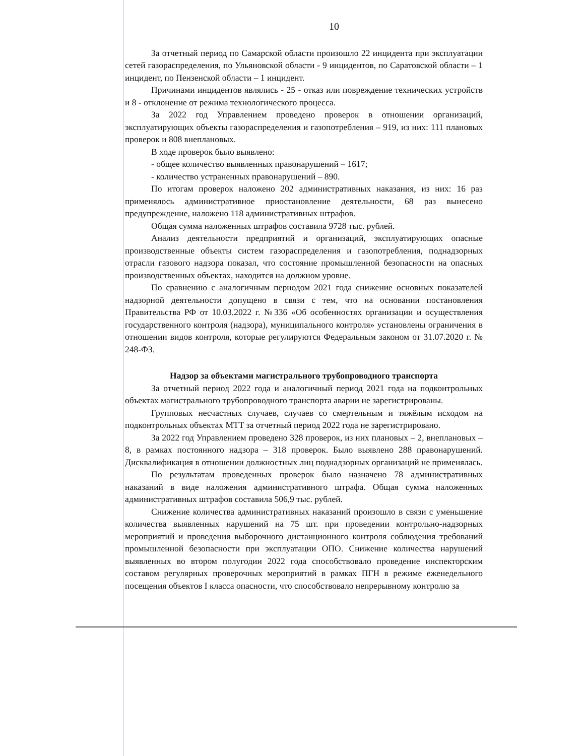10
За отчетный период по Самарской области произошло 22 инцидента при эксплуатации сетей газораспределения, по Ульяновской области - 9 инцидентов, по Саратовской области – 1 инцидент, по Пензенской области – 1 инцидент.
Причинами инцидентов являлись - 25 - отказ или повреждение технических устройств и 8 - отклонение от режима технологического процесса.
За 2022 год Управлением проведено проверок в отношении организаций, эксплуатирующих объекты газораспределения и газопотребления – 919, из них: 111 плановых проверок и 808 внеплановых.
В ходе проверок было выявлено:
- общее количество выявленных правонарушений – 1617;
- количество устраненных правонарушений – 890.
По итогам проверок наложено 202 административных наказания, из них: 16 раз применялось административное приостановление деятельности, 68 раз вынесено предупреждение, наложено 118 административных штрафов.
Общая сумма наложенных штрафов составила 9728 тыс. рублей.
Анализ деятельности предприятий и организаций, эксплуатирующих опасные производственные объекты систем газораспределения и газопотребления, поднадзорных отрасли газового надзора показал, что состояние промышленной безопасности на опасных производственных объектах, находится на должном уровне.
По сравнению с аналогичным периодом 2021 года снижение основных показателей надзорной деятельности допущено в связи с тем, что на основании постановления Правительства РФ от 10.03.2022 г. №336 «Об особенностях организации и осуществления государственного контроля (надзора), муниципального контроля» установлены ограничения в отношении видов контроля, которые регулируются Федеральным законом от 31.07.2020 г. № 248-ФЗ.
Надзор за объектами магистрального трубопроводного транспорта
За отчетный период 2022 года и аналогичный период 2021 года на подконтрольных объектах магистрального трубопроводного транспорта аварии не зарегистрированы.
Групповых несчастных случаев, случаев со смертельным и тяжёлым исходом на подконтрольных объектах МТТ за отчетный период 2022 года не зарегистрировано.
За 2022 год Управлением проведено 328 проверок, из них плановых – 2, внеплановых – 8, в рамках постоянного надзора – 318 проверок. Было выявлено 288 правонарушений. Дисквалификация в отношении должностных лиц поднадзорных организаций не применялась.
По результатам проведенных проверок было назначено 78 административных наказаний в виде наложения административного штрафа. Общая сумма наложенных административных штрафов составила 506,9 тыс. рублей.
Снижение количества административных наказаний произошло в связи с уменьшение количества выявленных нарушений на 75 шт. при проведении контрольно-надзорных мероприятий и проведения выборочного дистанционного контроля соблюдения требований промышленной безопасности при эксплуатации ОПО. Снижение количества нарушений выявленных во втором полугодии 2022 года способствовало проведение инспекторским составом регулярных проверочных мероприятий в рамках ПГН в режиме еженедельного посещения объектов I класса опасности, что способствовало непрерывному контролю за